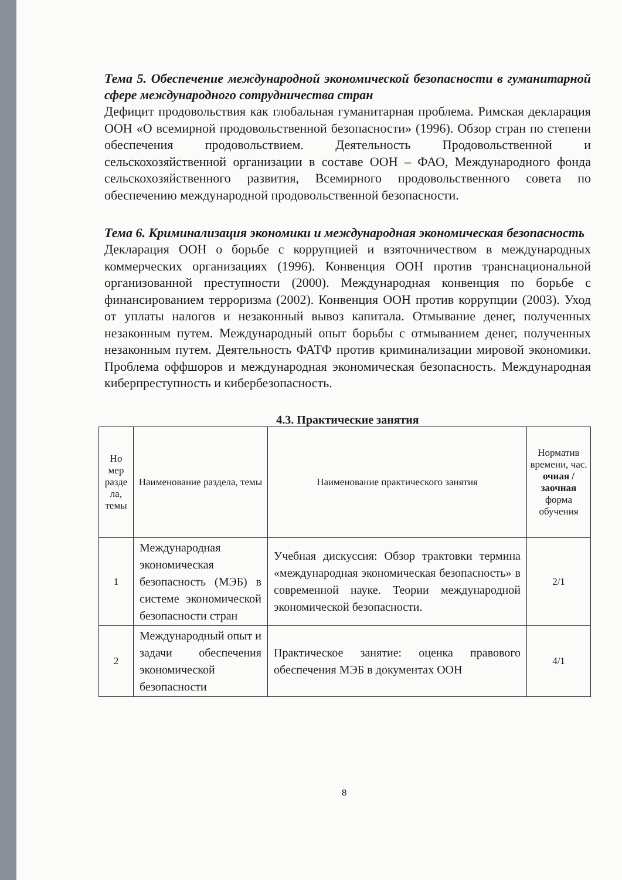Тема 5. Обеспечение международной экономической безопасности в гуманитарной сфере международного сотрудничества стран
Дефицит продовольствия как глобальная гуманитарная проблема. Римская декларация ООН «О всемирной продовольственной безопасности» (1996). Обзор стран по степени обеспечения продовольствием. Деятельность Продовольственной и сельскохозяйственной организации в составе ООН – ФАО, Международного фонда сельскохозяйственного развития, Всемирного продовольственного совета по обеспечению международной продовольственной безопасности.
Тема 6. Криминализация экономики и международная экономическая безопасность
Декларация ООН о борьбе с коррупцией и взяточничеством в международных коммерческих организациях (1996). Конвенция ООН против транснациональной организованной преступности (2000). Международная конвенция по борьбе с финансированием терроризма (2002). Конвенция ООН против коррупции (2003). Уход от уплаты налогов и незаконный вывоз капитала. Отмывание денег, полученных незаконным путем. Международный опыт борьбы с отмыванием денег, полученных незаконным путем. Деятельность ФАТФ против криминализации мировой экономики. Проблема оффшоров и международная экономическая безопасность. Международная киберпреступность и кибербезопасность.
4.3. Практические занятия
| Но мер разде ла, темы | Наименование раздела, темы | Наименование практического занятия | Норматив времени, час. очная / заочная форма обучения |
| --- | --- | --- | --- |
| 1 | Международная экономическая безопасность (МЭБ) в системе экономической безопасности стран | Учебная дискуссия: Обзор трактовки термина «международная экономическая безопасность» в современной науке. Теории международной экономической безопасности. | 2/1 |
| 2 | Международный опыт и задачи обеспечения экономической безопасности | Практическое занятие: оценка правового обеспечения МЭБ в документах ООН | 4/1 |
8